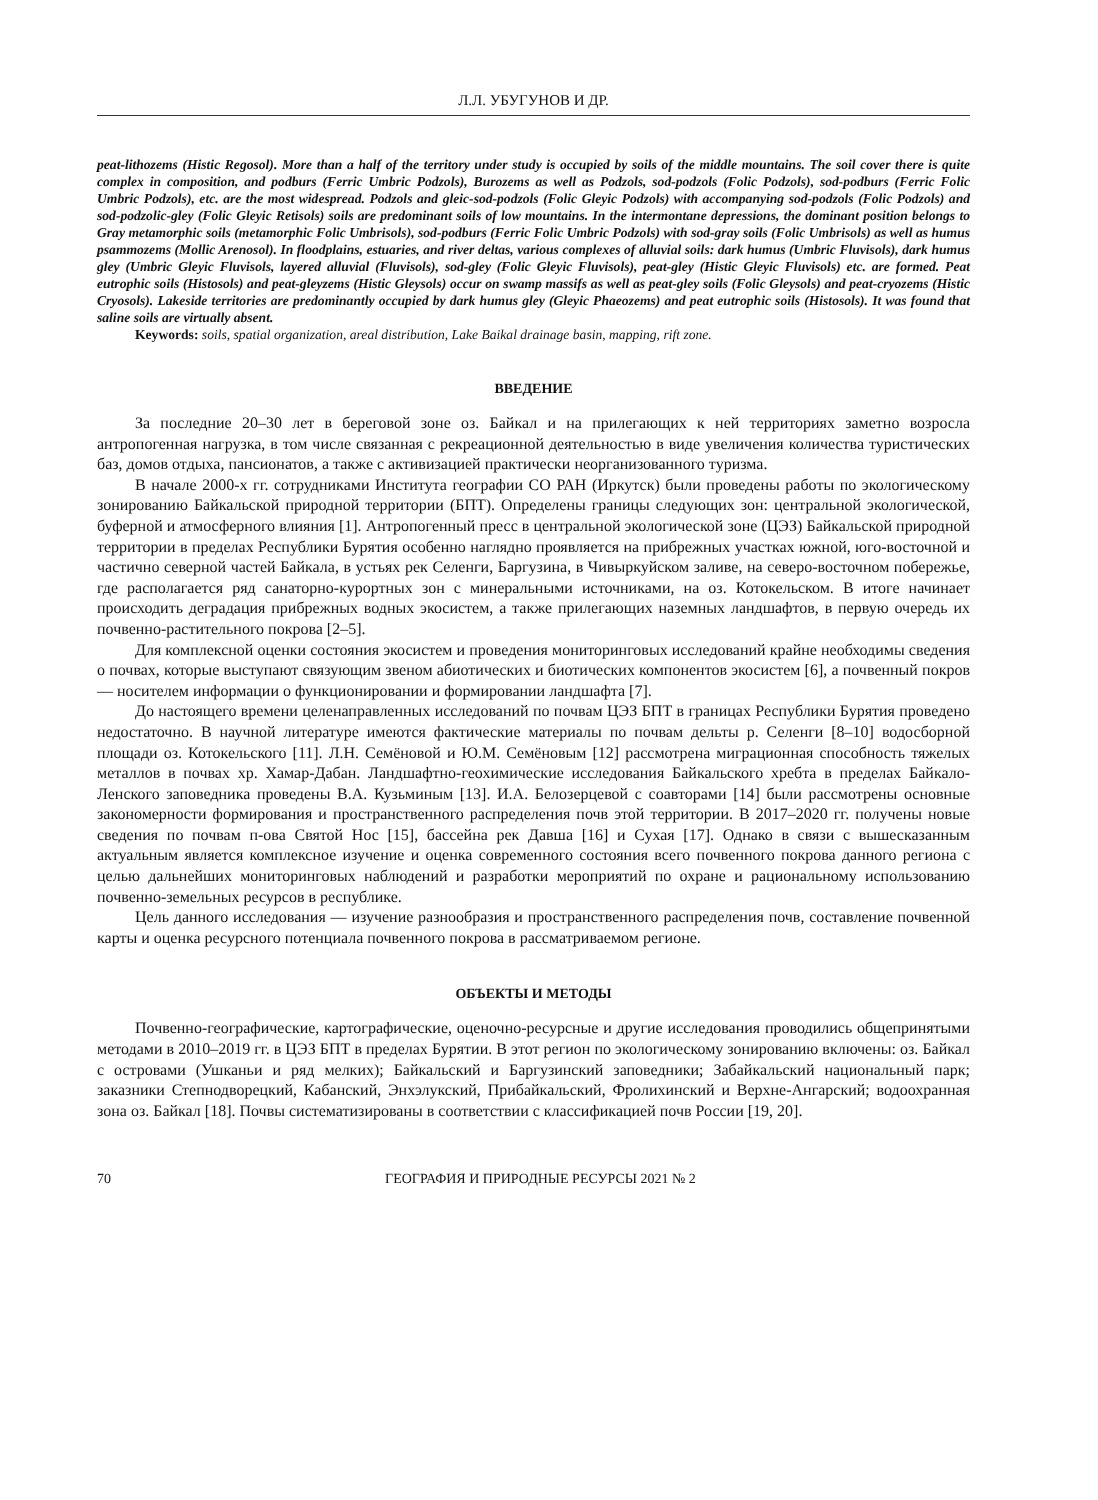Л.Л. УБУГУНОВ И ДР.
peat-lithozems (Histic Regosol). More than a half of the territory under study is occupied by soils of the middle mountains. The soil cover there is quite complex in composition, and podburs (Ferric Umbric Podzols), Burozems as well as Podzols, sod-podzols (Folic Podzols), sod-podburs (Ferric Folic Umbric Podzols), etc. are the most widespread. Podzols and gleic-sod-podzols (Folic Gleyic Podzols) with accompanying sod-podzols (Folic Podzols) and sod-podzolic-gley (Folic Gleyic Retisols) soils are predominant soils of low mountains. In the intermontane depressions, the dominant position belongs to Gray metamorphic soils (metamorphic Folic Umbrisols), sod-podburs (Ferric Folic Umbric Podzols) with sod-gray soils (Folic Umbrisols) as well as humus psammozems (Mollic Arenosol). In floodplains, estuaries, and river deltas, various complexes of alluvial soils: dark humus (Umbric Fluvisols), dark humus gley (Umbric Gleyic Fluvisols, layered alluvial (Fluvisols), sod-gley (Folic Gleyic Fluvisols), peat-gley (Histic Gleyic Fluvisols) etc. are formed. Peat eutrophic soils (Histosols) and peat-gleyzems (Histic Gleysols) occur on swamp massifs as well as peat-gley soils (Folic Gleysols) and peat-cryozems (Histic Cryosols). Lakeside territories are predominantly occupied by dark humus gley (Gleyic Phaeozems) and peat eutrophic soils (Histosols). It was found that saline soils are virtually absent.
Keywords: soils, spatial organization, areal distribution, Lake Baikal drainage basin, mapping, rift zone.
ВВЕДЕНИЕ
За последние 20–30 лет в береговой зоне оз. Байкал и на прилегающих к ней территориях заметно возросла антропогенная нагрузка, в том числе связанная с рекреационной деятельностью в виде увеличения количества туристических баз, домов отдыха, пансионатов, а также с активизацией практически неорганизованного туризма.
В начале 2000-х гг. сотрудниками Института географии СО РАН (Иркутск) были проведены работы по экологическому зонированию Байкальской природной территории (БПТ). Определены границы следующих зон: центральной экологической, буферной и атмосферного влияния [1]. Антропогенный пресс в центральной экологической зоне (ЦЭЗ) Байкальской природной территории в пределах Республики Бурятия особенно наглядно проявляется на прибрежных участках южной, юго-восточной и частично северной частей Байкала, в устьях рек Селенги, Баргузина, в Чивыркуйском заливе, на северо-восточном побережье, где располагается ряд санаторно-курортных зон с минеральными источниками, на оз. Котокельском. В итоге начинает происходить деградация прибрежных водных экосистем, а также прилегающих наземных ландшафтов, в первую очередь их почвенно-растительного покрова [2–5].
Для комплексной оценки состояния экосистем и проведения мониторинговых исследований крайне необходимы сведения о почвах, которые выступают связующим звеном абиотических и биотических компонентов экосистем [6], а почвенный покров — носителем информации о функционировании и формировании ландшафта [7].
До настоящего времени целенаправленных исследований по почвам ЦЭЗ БПТ в границах Республики Бурятия проведено недостаточно. В научной литературе имеются фактические материалы по почвам дельты р. Селенги [8–10] водосборной площади оз. Котокельского [11]. Л.Н. Семёновой и Ю.М. Семёновым [12] рассмотрена миграционная способность тяжелых металлов в почвах хр. Хамар-Дабан. Ландшафтно-геохимические исследования Байкальского хребта в пределах Байкало-Ленского заповедника проведены В.А. Кузьминым [13]. И.А. Белозерцевой с соавторами [14] были рассмотрены основные закономерности формирования и пространственного распределения почв этой территории. В 2017–2020 гг. получены новые сведения по почвам п-ова Святой Нос [15], бассейна рек Давша [16] и Сухая [17]. Однако в связи с вышесказанным актуальным является комплексное изучение и оценка современного состояния всего почвенного покрова данного региона с целью дальнейших мониторинговых наблюдений и разработки мероприятий по охране и рациональному использованию почвенно-земельных ресурсов в республике.
Цель данного исследования — изучение разнообразия и пространственного распределения почв, составление почвенной карты и оценка ресурсного потенциала почвенного покрова в рассматриваемом регионе.
ОБЪЕКТЫ И МЕТОДЫ
Почвенно-географические, картографические, оценочно-ресурсные и другие исследования проводились общепринятыми методами в 2010–2019 гг. в ЦЭЗ БПТ в пределах Бурятии. В этот регион по экологическому зонированию включены: оз. Байкал с островами (Ушканьи и ряд мелких); Байкальский и Баргузинский заповедники; Забайкальский национальный парк; заказники Степнодворецкий, Кабанский, Энхэлукский, Прибайкальский, Фролихинский и Верхне-Ангарский; водоохранная зона оз. Байкал [18]. Почвы систематизированы в соответствии с классификацией почв России [19, 20].
70 ГЕОГРАФИЯ И ПРИРОДНЫЕ РЕСУРСЫ 2021 № 2